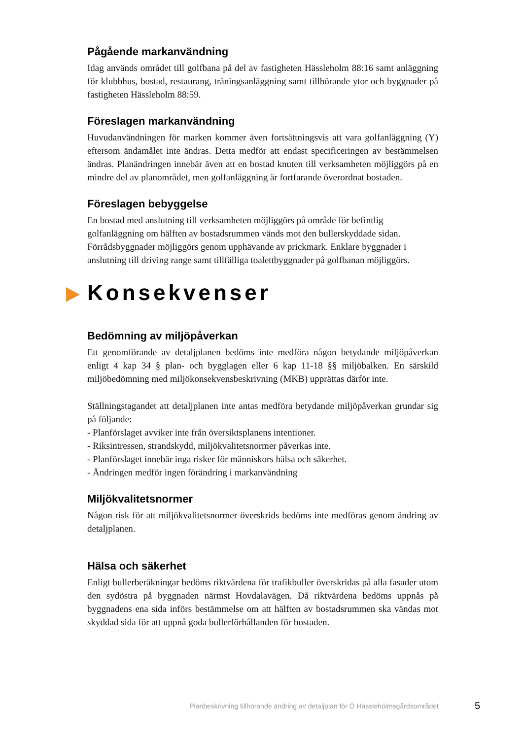Pågående markanvändning
Idag används området till golfbana på del av fastigheten Hässleholm 88:16 samt anläggning för klubbhus, bostad, restaurang, träningsanläggning samt tillhörande ytor och byggnader på fastigheten Hässleholm 88:59.
Föreslagen markanvändning
Huvudanvändningen för marken kommer även fortsättningsvis att vara golfanläggning (Y) eftersom ändamålet inte ändras. Detta medför att endast specificeringen av bestämmelsen ändras. Planändringen innebär även att en bostad knuten till verksamheten möjliggörs på en mindre del av planområdet, men golfanläggning är fortfarande överordnat bostaden.
Föreslagen bebyggelse
En bostad med anslutning till verksamheten möjliggörs på område för befintlig golfanläggning om hälften av bostadsrummen vänds mot den bullerskyddade sidan. Förrådsbyggnader möjliggörs genom upphävande av prickmark. Enklare byggnader i anslutning till driving range samt tillfälliga toalettbyggnader på golfbanan möjliggörs.
Konsekvenser
Bedömning av miljöpåverkan
Ett genomförande av detaljplanen bedöms inte medföra någon betydande miljöpåverkan enligt 4 kap 34 § plan- och bygglagen eller 6 kap 11-18 §§ miljöbalken. En särskild miljöbedömning med miljökonsekvensbeskrivning (MKB) upprättas därför inte.
Ställningstagandet att detaljplanen inte antas medföra betydande miljöpåverkan grundar sig på följande:
- Planförslaget avviker inte från översiktsplanens intentioner.
- Riksintressen, strandskydd, miljökvalitetsnormer påverkas inte.
- Planförslaget innebär inga risker för människors hälsa och säkerhet.
- Ändringen medför ingen förändring i markanvändning
Miljökvalitetsnormer
Någon risk för att miljökvalitetsnormer överskrids bedöms inte medföras genom ändring av detaljplanen.
Hälsa och säkerhet
Enligt bullerberäkningar bedöms riktvärdena för trafikbuller överskridas på alla fasader utom den sydöstra på byggnaden närmst Hovdalavägen. Då riktvärdena bedöms uppnås på byggnadens ena sida införs bestämmelse om att hälften av bostadsrummen ska vändas mot skyddad sida för att uppnå goda bullerförhållanden för bostaden.
Planbeskrivning tillhörande ändring av detaljplan för Ö Hässleholmsgårdsområdet 5